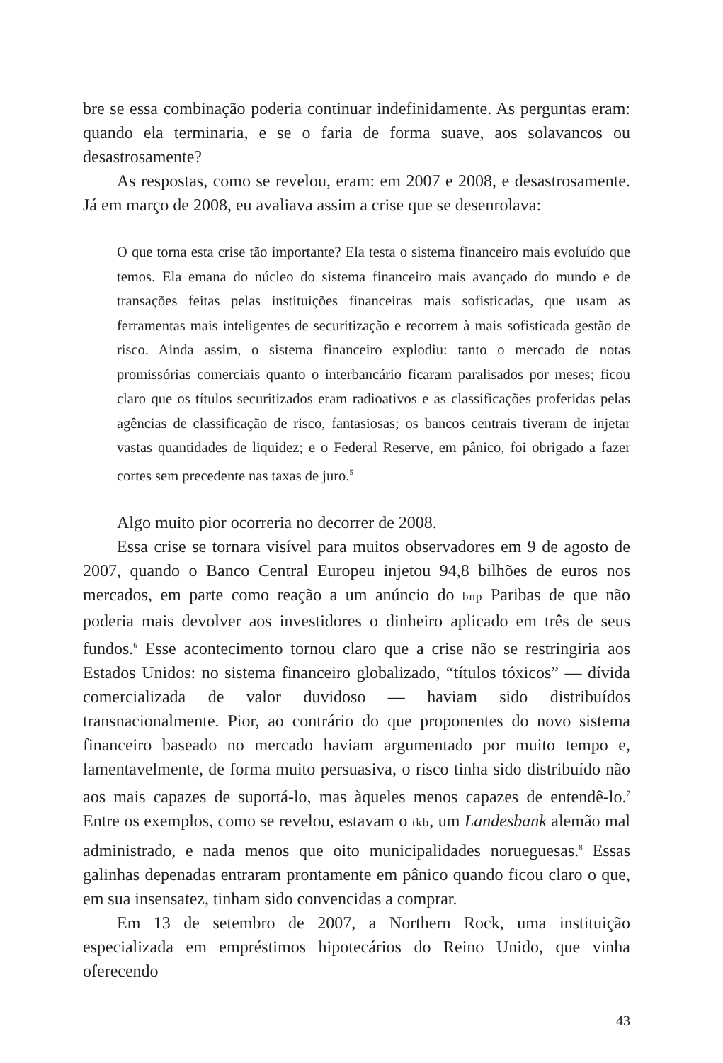bre se essa combinação poderia continuar indefinidamente. As perguntas eram: quando ela terminaria, e se o faria de forma suave, aos solavancos ou desastrosamente?
As respostas, como se revelou, eram: em 2007 e 2008, e desastrosamente. Já em março de 2008, eu avaliava assim a crise que se desenrolava:
O que torna esta crise tão importante? Ela testa o sistema financeiro mais evoluído que temos. Ela emana do núcleo do sistema financeiro mais avançado do mundo e de transações feitas pelas instituições financeiras mais sofisticadas, que usam as ferramentas mais inteligentes de securitização e recorrem à mais sofisticada gestão de risco. Ainda assim, o sistema financeiro explodiu: tanto o mercado de notas promissórias comerciais quanto o interbancário ficaram paralisados por meses; ficou claro que os títulos securitizados eram radioativos e as classificações proferidas pelas agências de classificação de risco, fantasiosas; os bancos centrais tiveram de injetar vastas quantidades de liquidez; e o Federal Reserve, em pânico, foi obrigado a fazer cortes sem precedente nas taxas de juro.<sup>5</sup>
Algo muito pior ocorreria no decorrer de 2008.
Essa crise se tornara visível para muitos observadores em 9 de agosto de 2007, quando o Banco Central Europeu injetou 94,8 bilhões de euros nos mercados, em parte como reação a um anúncio do bnp Paribas de que não poderia mais devolver aos investidores o dinheiro aplicado em três de seus fundos.<sup>6</sup> Esse acontecimento tornou claro que a crise não se restringiria aos Estados Unidos: no sistema financeiro globalizado, “títulos tóxicos” — dívida comercializada de valor duvidoso — haviam sido distribuídos transnacionalmente. Pior, ao contrário do que proponentes do novo sistema financeiro baseado no mercado haviam argumentado por muito tempo e, lamentavelmente, de forma muito persuasiva, o risco tinha sido distribuído não aos mais capazes de suportá-lo, mas àqueles menos capazes de entendê-lo.<sup>7</sup> Entre os exemplos, como se revelou, estavam o ikb, um Landesbank alemão mal administrado, e nada menos que oito municipalidades norueguesas.<sup>8</sup> Essas galinhas depenadas entraram prontamente em pânico quando ficou claro o que, em sua insensatez, tinham sido convencidas a comprar.
Em 13 de setembro de 2007, a Northern Rock, uma instituição especializada em empréstimos hipotecários do Reino Unido, que vinha oferecendo
43